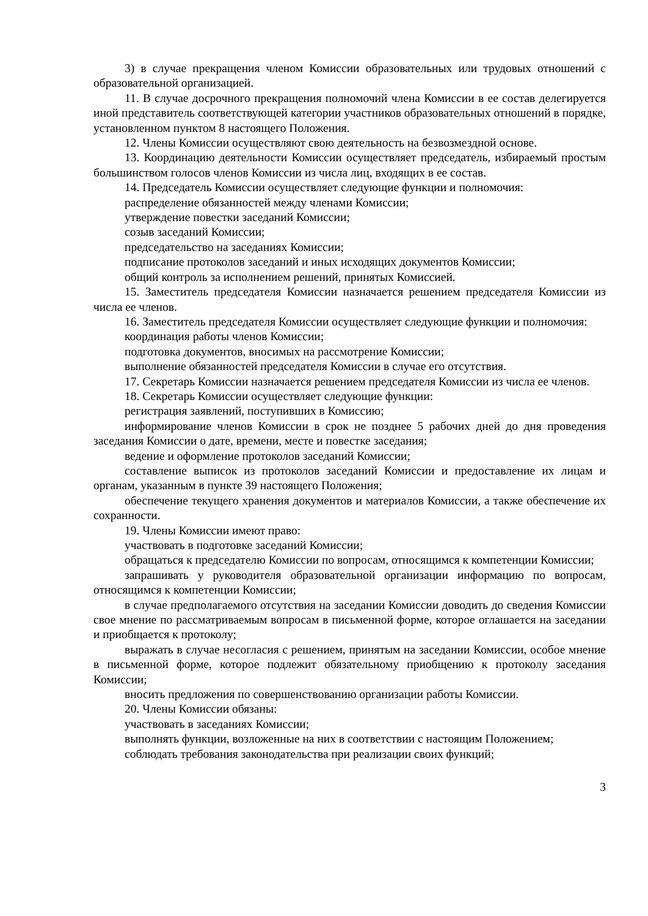3) в случае прекращения членом Комиссии образовательных или трудовых отношений с образовательной организацией.
11. В случае досрочного прекращения полномочий члена Комиссии в ее состав делегируется иной представитель соответствующей категории участников образовательных отношений в порядке, установленном пунктом 8 настоящего Положения.
12. Члены Комиссии осуществляют свою деятельность на безвозмездной основе.
13. Координацию деятельности Комиссии осуществляет председатель, избираемый простым большинством голосов членов Комиссии из числа лиц, входящих в ее состав.
14. Председатель Комиссии осуществляет следующие функции и полномочия:
распределение обязанностей между членами Комиссии;
утверждение повестки заседаний Комиссии;
созыв заседаний Комиссии;
председательство на заседаниях Комиссии;
подписание протоколов заседаний и иных исходящих документов Комиссии;
общий контроль за исполнением решений, принятых Комиссией.
15. Заместитель председателя Комиссии назначается решением председателя Комиссии из числа ее членов.
16. Заместитель председателя Комиссии осуществляет следующие функции и полномочия:
координация работы членов Комиссии;
подготовка документов, вносимых на рассмотрение Комиссии;
выполнение обязанностей председателя Комиссии в случае его отсутствия.
17. Секретарь Комиссии назначается решением председателя Комиссии из числа ее членов.
18. Секретарь Комиссии осуществляет следующие функции:
регистрация заявлений, поступивших в Комиссию;
информирование членов Комиссии в срок не позднее 5 рабочих дней до дня проведения заседания Комиссии о дате, времени, месте и повестке заседания;
ведение и оформление протоколов заседаний Комиссии;
составление выписок из протоколов заседаний Комиссии и предоставление их лицам и органам, указанным в пункте 39 настоящего Положения;
обеспечение текущего хранения документов и материалов Комиссии, а также обеспечение их сохранности.
19. Члены Комиссии имеют право:
участвовать в подготовке заседаний Комиссии;
обращаться к председателю Комиссии по вопросам, относящимся к компетенции Комиссии;
запрашивать у руководителя образовательной организации информацию по вопросам, относящимся к компетенции Комиссии;
в случае предполагаемого отсутствия на заседании Комиссии доводить до сведения Комиссии свое мнение по рассматриваемым вопросам в письменной форме, которое оглашается на заседании и приобщается к протоколу;
выражать в случае несогласия с решением, принятым на заседании Комиссии, особое мнение в письменной форме, которое подлежит обязательному приобщению к протоколу заседания Комиссии;
вносить предложения по совершенствованию организации работы Комиссии.
20. Члены Комиссии обязаны:
участвовать в заседаниях Комиссии;
выполнять функции, возложенные на них в соответствии с настоящим Положением;
соблюдать требования законодательства при реализации своих функций;
3